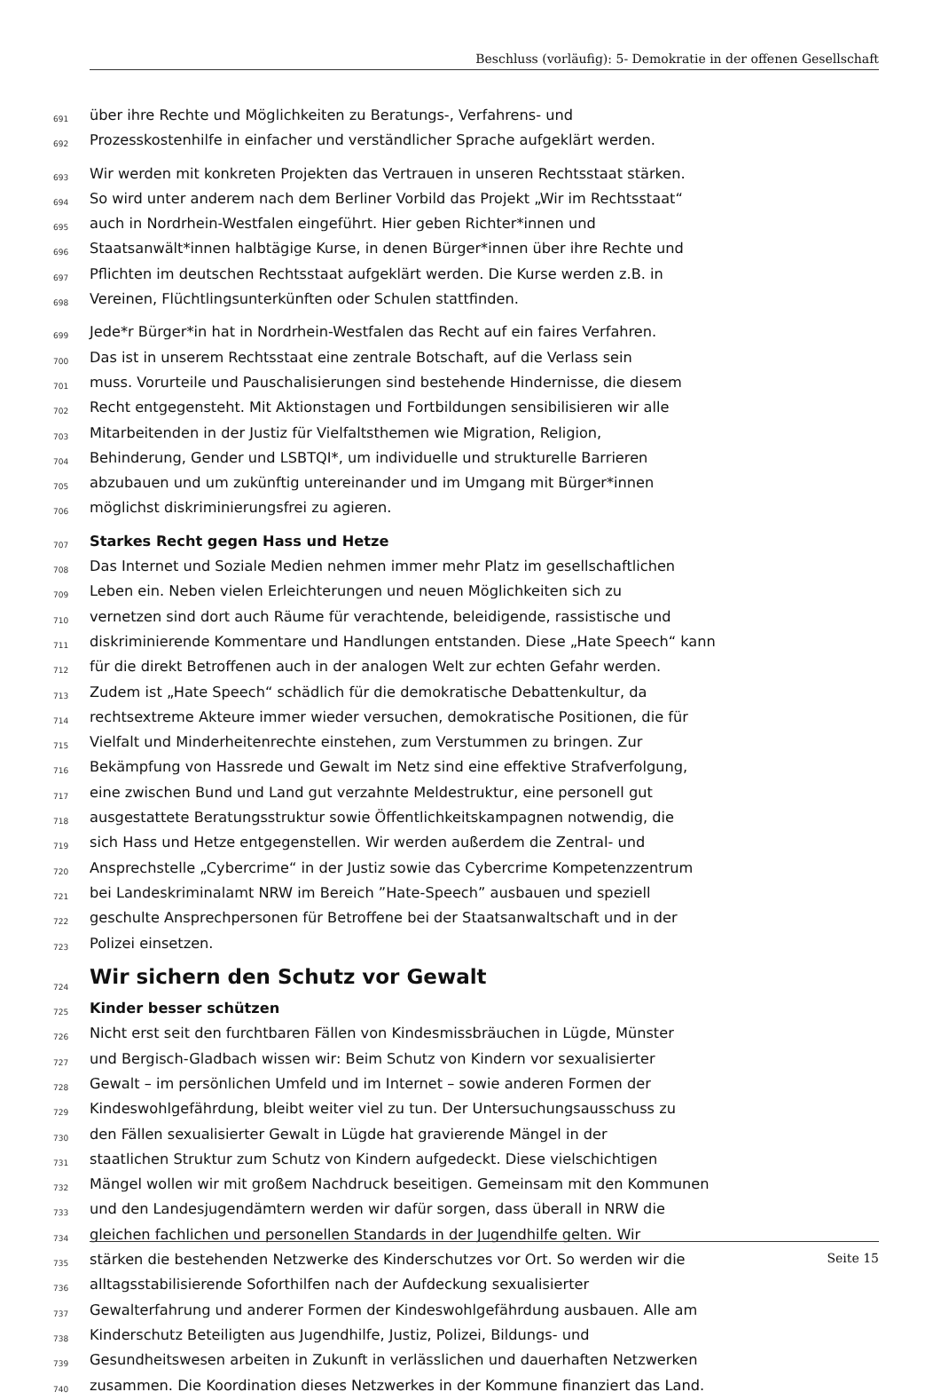Beschluss (vorläufig): 5- Demokratie in der offenen Gesellschaft
691 über ihre Rechte und Möglichkeiten zu Beratungs-, Verfahrens- und
692 Prozesskostenhilfe in einfacher und verständlicher Sprache aufgeklärt werden.
693 Wir werden mit konkreten Projekten das Vertrauen in unseren Rechtsstaat stärken.
694 So wird unter anderem nach dem Berliner Vorbild das Projekt „Wir im Rechtsstaat“
695 auch in Nordrhein-Westfalen eingeführt. Hier geben Richter*innen und
696 Staatsanwält*innen halbtägige Kurse, in denen Bürger*innen über ihre Rechte und
697 Pflichten im deutschen Rechtsstaat aufgeklärt werden. Die Kurse werden z.B. in
698 Vereinen, Flüchtlingsunterkünften oder Schulen stattfinden.
699 Jede*r Bürger*in hat in Nordrhein-Westfalen das Recht auf ein faires Verfahren.
700 Das ist in unserem Rechtsstaat eine zentrale Botschaft, auf die Verlass sein
701 muss. Vorurteile und Pauschalisierungen sind bestehende Hindernisse, die diesem
702 Recht entgegensteht. Mit Aktionstagen und Fortbildungen sensibilisieren wir alle
703 Mitarbeitenden in der Justiz für Vielfaltsthemen wie Migration, Religion,
704 Behinderung, Gender und LSBTQI*, um individuelle und strukturelle Barrieren
705 abzubauen und um zukünftig untereinander und im Umgang mit Bürger*innen
706 möglichst diskriminierungsfrei zu agieren.
707 Starkes Recht gegen Hass und Hetze
708 Das Internet und Soziale Medien nehmen immer mehr Platz im gesellschaftlichen
709 Leben ein. Neben vielen Erleichterungen und neuen Möglichkeiten sich zu
710 vernetzen sind dort auch Räume für verachtende, beleidigende, rassistische und
711 diskriminierende Kommentare und Handlungen entstanden. Diese „Hate Speech“ kann
712 für die direkt Betroffenen auch in der analogen Welt zur echten Gefahr werden.
713 Zudem ist „Hate Speech“ schädlich für die demokratische Debattenkultur, da
714 rechtsextreme Akteure immer wieder versuchen, demokratische Positionen, die für
715 Vielfalt und Minderheitenrechte einstehen, zum Verstummen zu bringen. Zur
716 Bekämpfung von Hassrede und Gewalt im Netz sind eine effektive Strafverfolgung,
717 eine zwischen Bund und Land gut verzahnte Meldestruktur, eine personell gut
718 ausgestattete Beratungsstruktur sowie Öffentlichkeitskampagnen notwendig, die
719 sich Hass und Hetze entgegenstellen. Wir werden außerdem die Zentral- und
720 Ansprechstelle „Cybercrime“ in der Justiz sowie das Cybercrime Kompetenzzentrum
721 bei Landeskriminalamt NRW im Bereich ”Hate-Speech” ausbauen und speziell
722 geschulte Ansprechpersonen für Betroffene bei der Staatsanwaltschaft und in der
723 Polizei einsetzen.
724 Wir sichern den Schutz vor Gewalt
725 Kinder besser schützen
726 Nicht erst seit den furchtbaren Fällen von Kindesmissbräuchen in Lügde, Münster
727 und Bergisch-Gladbach wissen wir: Beim Schutz von Kindern vor sexualisierter
728 Gewalt – im persönlichen Umfeld und im Internet – sowie anderen Formen der
729 Kindeswohlgefährdung, bleibt weiter viel zu tun. Der Untersuchungsausschuss zu
730 den Fällen sexualisierter Gewalt in Lügde hat gravierende Mängel in der
731 staatlichen Struktur zum Schutz von Kindern aufgedeckt. Diese vielschichtigen
732 Mängel wollen wir mit großem Nachdruck beseitigen. Gemeinsam mit den Kommunen
733 und den Landesjugendämtern werden wir dafür sorgen, dass überall in NRW die
734 gleichen fachlichen und personellen Standards in der Jugendhilfe gelten. Wir
735 stärken die bestehenden Netzwerke des Kinderschutzes vor Ort. So werden wir die
736 alltagsstabilisierende Soforthilfen nach der Aufdeckung sexualisierter
737 Gewalterfahrung und anderer Formen der Kindeswohlgefährdung ausbauen. Alle am
738 Kinderschutz Beteiligten aus Jugendhilfe, Justiz, Polizei, Bildungs- und
739 Gesundheitswesen arbeiten in Zukunft in verlässlichen und dauerhaften Netzwerken
740 zusammen. Die Koordination dieses Netzwerkes in der Kommune finanziert das Land.
Seite 15